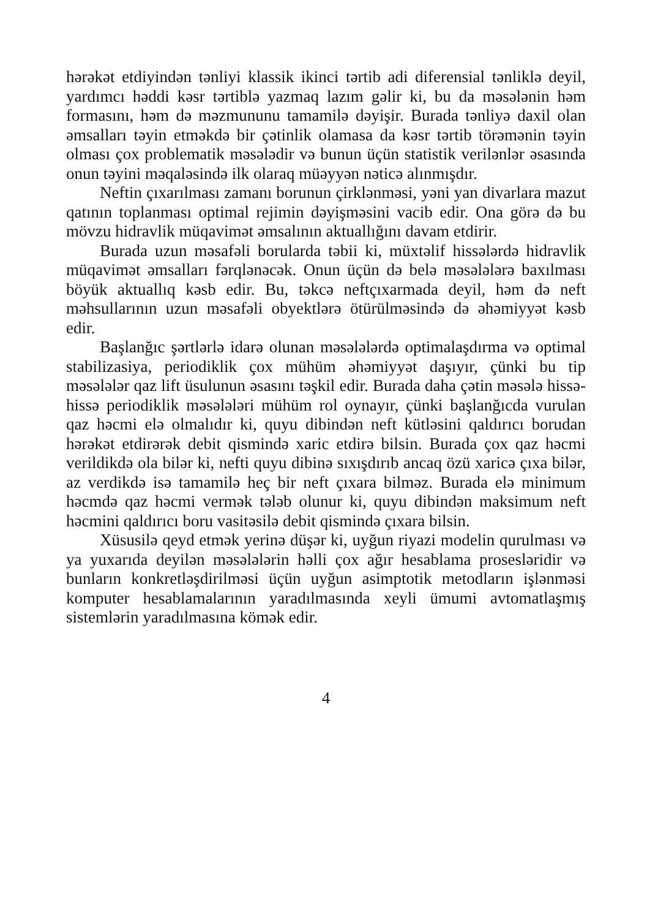hərəkət etdiyindən tənliyi klassik ikinci tərtib adi diferensial tənliklə deyil, yardımcı həddi kəsr tərtiblə yazmaq lazım gəlir ki, bu da məsələnin həm formasını, həm də məzmununu tamamilə dəyişir. Burada tənliyə daxil olan əmsalları təyin etməkdə bir çətinlik olamasa da kəsr tərtib törəmənin təyin olması çox problematik məsələdir və bunun üçün statistik verilənlər əsasında onun təyini məqaləsində ilk olaraq müəyyən nəticə alınmışdır.
Neftin çıxarılması zamanı borunun çirklənməsi, yəni yan divarlara mazut qatının toplanması optimal rejimin dəyişməsini vacib edir. Ona görə də bu mövzu hidravlik müqavimət əmsalının aktuallığını davam etdirir.
Burada uzun məsafəli borularda təbii ki, müxtəlif hissələrdə hidravlik müqavimət əmsalları fərqlənəcək. Onun üçün də belə məsələlərə baxılması böyük aktuallıq kəsb edir. Bu, təkcə neftçıxarmada deyil, həm də neft məhsullarının uzun məsafəli obyektlərə ötürülməsində də əhəmiyyət kəsb edir.
Başlanğıc şərtlərlə idarə olunan məsələlərdə optimalaşdırma və optimal stabilizasiya, periodiklik çox mühüm əhəmiyyət daşıyır, çünki bu tip məsələlər qaz lift üsulunun əsasını təşkil edir. Burada daha çətin məsələ hissə-hissə periodiklik məsələləri mühüm rol oynayır, çünki başlanğıcda vurulan qaz həcmi elə olmalıdır ki, quyu dibindən neft kütləsini qaldırıcı borudan hərəkət etdirərək debit qismində xaric etdirə bilsin. Burada çox qaz həcmi verildikdə ola bilər ki, nefti quyu dibinə sıxışdırıb ancaq özü xaricə çıxa bilər, az verdikdə isə tamamilə heç bir neft çıxara bilməz. Burada elə minimum həcmdə qaz həcmi vermək tələb olunur ki, quyu dibindən maksimum neft həcmini qaldırıcı boru vasitəsilə debit qismində çıxara bilsin.
Xüsusilə qeyd etmək yerinə düşər ki, uyğun riyazi modelin qurulması və ya yuxarıda deyilən məsələlərin həlli çox ağır hesablama prosesləridir və bunların konkretləşdirilməsi üçün uyğun asimptotik metodların işlənməsi komputer hesablamalarının yaradılmasında xeyli ümumi avtomatlaşmış sistemlərin yaradılmasına kömək edir.
4